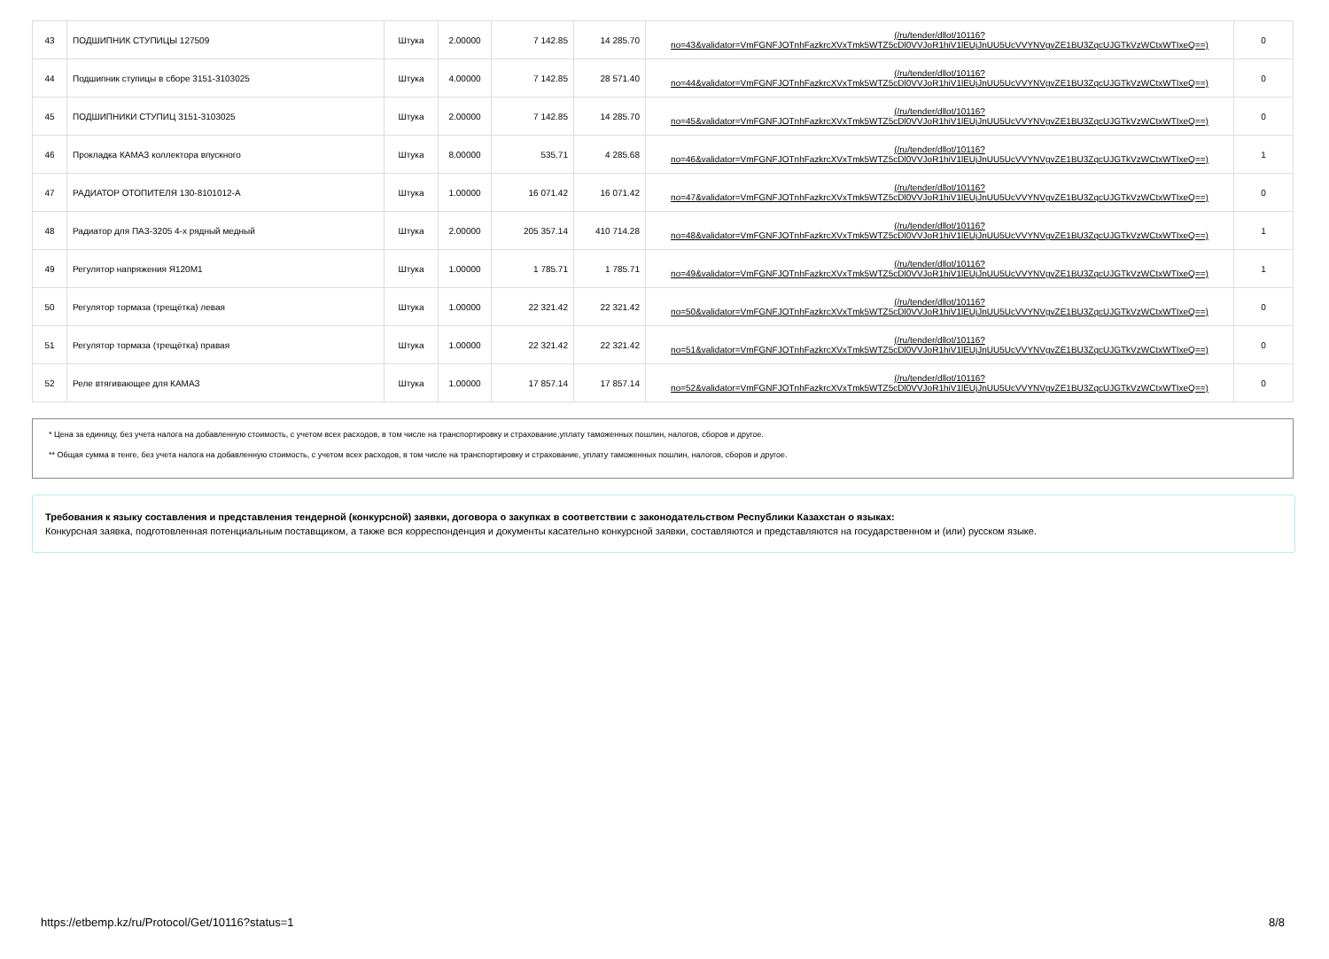| 43 | ПОДШИПНИК СТУПИЦЫ 127509 | Штука | 2.00000 | 7 142.85 | 14 285.70 | (/ru/tender/dllot/10116? no=43&validator=VmFGNFJOTnhFazkrcXVxTmk5WTZ5cDl0VVJoR1hiV1lEUjJnUU5UcVVYNVgvZE1BU3ZqcUJGTkVzWCtxWTIxeQ==) | 0 |
| 44 | Подшипник ступицы в сборе 3151-3103025 | Штука | 4.00000 | 7 142.85 | 28 571.40 | (/ru/tender/dllot/10116? no=44&validator=VmFGNFJOTnhFazkrcXVxTmk5WTZ5cDl0VVJoR1hiV1lEUjJnUU5UcVVYNVgvZE1BU3ZqcUJGTkVzWCtxWTIxeQ==) | 0 |
| 45 | ПОДШИПНИКИ СТУПИЦ 3151-3103025 | Штука | 2.00000 | 7 142.85 | 14 285.70 | (/ru/tender/dllot/10116? no=45&validator=VmFGNFJOTnhFazkrcXVxTmk5WTZ5cDl0VVJoR1hiV1lEUjJnUU5UcVVYNVgvZE1BU3ZqcUJGTkVzWCtxWTIxeQ==) | 0 |
| 46 | Прокладка КАМАЗ коллектора впускного | Штука | 8.00000 | 535.71 | 4 285.68 | (/ru/tender/dllot/10116? no=46&validator=VmFGNFJOTnhFazkrcXVxTmk5WTZ5cDl0VVJoR1hiV1lEUjJnUU5UcVVYNVgvZE1BU3ZqcUJGTkVzWCtxWTIxeQ==) | 1 |
| 47 | РАДИАТОР ОТОПИТЕЛЯ 130-8101012-А | Штука | 1.00000 | 16 071.42 | 16 071.42 | (/ru/tender/dllot/10116? no=47&validator=VmFGNFJOTnhFazkrcXVxTmk5WTZ5cDl0VVJoR1hiV1lEUjJnUU5UcVVYNVgvZE1BU3ZqcUJGTkVzWCtxWTIxeQ==) | 0 |
| 48 | Радиатор для ПАЗ-3205 4-х рядный медный | Штука | 2.00000 | 205 357.14 | 410 714.28 | (/ru/tender/dllot/10116? no=48&validator=VmFGNFJOTnhFazkrcXVxTmk5WTZ5cDl0VVJoR1hiV1lEUjJnUU5UcVVYNVgvZE1BU3ZqcUJGTkVzWCtxWTIxeQ==) | 1 |
| 49 | Регулятор напряжения Я120М1 | Штука | 1.00000 | 1 785.71 | 1 785.71 | (/ru/tender/dllot/10116? no=49&validator=VmFGNFJOTnhFazkrcXVxTmk5WTZ5cDl0VVJoR1hiV1lEUjJnUU5UcVVYNVgvZE1BU3ZqcUJGTkVzWCtxWTIxeQ==) | 1 |
| 50 | Регулятор тормаза (трещётка) левая | Штука | 1.00000 | 22 321.42 | 22 321.42 | (/ru/tender/dllot/10116? no=50&validator=VmFGNFJOTnhFazkrcXVxTmk5WTZ5cDl0VVJoR1hiV1lEUjJnUU5UcVVYNVgvZE1BU3ZqcUJGTkVzWCtxWTIxeQ==) | 0 |
| 51 | Регулятор тормаза (трещётка) правая | Штука | 1.00000 | 22 321.42 | 22 321.42 | (/ru/tender/dllot/10116? no=51&validator=VmFGNFJOTnhFazkrcXVxTmk5WTZ5cDl0VVJoR1hiV1lEUjJnUU5UcVVYNVgvZE1BU3ZqcUJGTkVzWCtxWTIxeQ==) | 0 |
| 52 | Реле втягивающее для КАМАЗ | Штука | 1.00000 | 17 857.14 | 17 857.14 | (/ru/tender/dllot/10116? no=52&validator=VmFGNFJOTnhFazkrcXVxTmk5WTZ5cDl0VVJoR1hiV1lEUjJnUU5UcVVYNVgvZE1BU3ZqcUJGTkVzWCtxWTIxeQ==) | 0 |
* Цена за единицу, без учета налога на добавленную стоимость, с учетом всех расходов, в том числе на транспортировку и страхование,уплату таможенных пошлин, налогов, сборов и другое.
** Общая сумма в тенге, без учета налога на добавленную стоимость, с учетом всех расходов, в том числе на транспортировку и страхование, уплату таможенных пошлин, налогов, сборов и другое.
Требования к языку составления и представления тендерной (конкурсной) заявки, договора о закупках в соответствии с законодательством Республики Казахстан о языках:
Конкурсная заявка, подготовленная потенциальным поставщиком, а также вся корреспонденция и документы касательно конкурсной заявки, составляются и представляются на государственном и (или) русском языке.
https://etbemp.kz/ru/Protocol/Get/10116?status=1 8/8